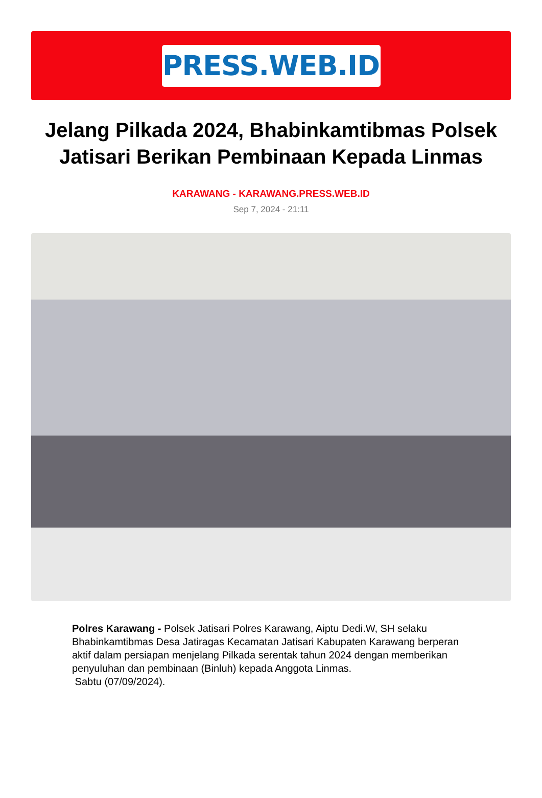PRESS.WEB.ID
Jelang Pilkada 2024, Bhabinkamtibmas Polsek Jatisari Berikan Pembinaan Kepada Linmas
KARAWANG - KARAWANG.PRESS.WEB.ID
Sep 7, 2024 - 21:11
Polres Karawang - Polsek Jatisari Polres Karawang, Aiptu Dedi.W, SH selaku Bhabinkamtibmas Desa Jatiragas Kecamatan Jatisari Kabupaten Karawang berperan aktif dalam persiapan menjelang Pilkada serentak tahun 2024 dengan memberikan penyuluhan dan pembinaan (Binluh) kepada Anggota Linmas.
Sabtu (07/09/2024).